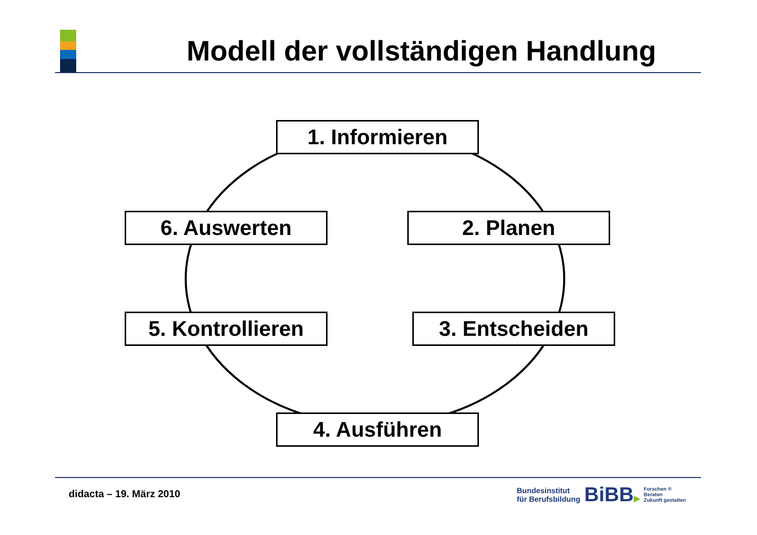Modell der vollständigen Handlung
1. Informieren
6. Auswerten 2. Planen
5. Kontrollieren
3. Entscheiden
4. Ausführen
didacta – 19. März 2010
Bundesinstitut
für Berufsbildung
BiBB▶
Forschen ®
Beraten
Zukunft gestalten